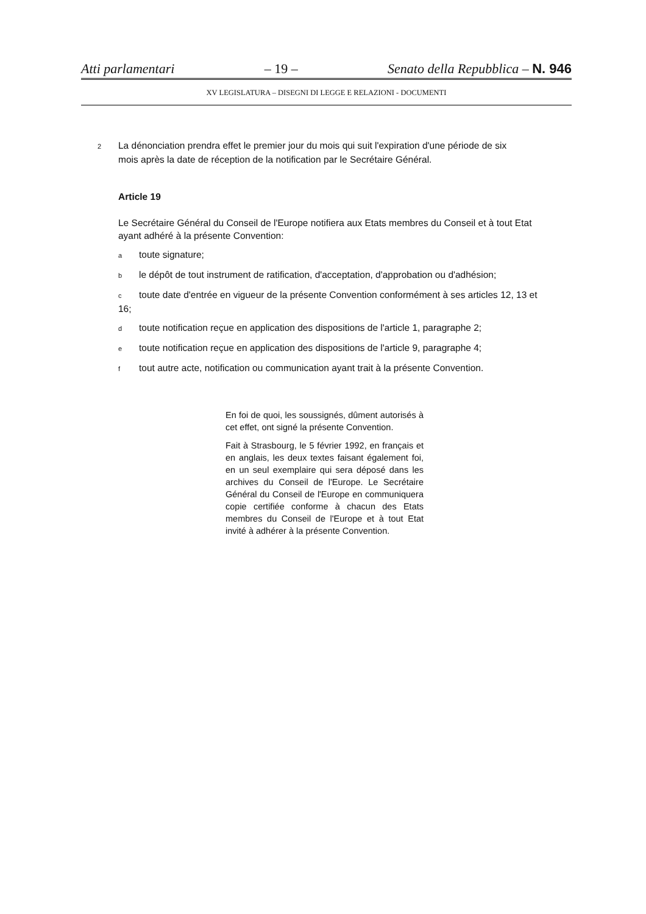Atti parlamentari – 19 – Senato della Repubblica – N. 946
XV LEGISLATURA – DISEGNI DI LEGGE E RELAZIONI - DOCUMENTI
2 La dénonciation prendra effet le premier jour du mois qui suit l'expiration d'une période de six
mois après la date de réception de la notification par le Secrétaire Général.
Article 19
Le Secrétaire Général du Conseil de l'Europe notifiera aux Etats membres du Conseil et à tout Etat ayant adhéré à la présente Convention:
atoute signature;
ble dépôt de tout instrument de ratification, d'acceptation, d'approbation ou d'adhésion;
ctoute date d'entrée en vigueur de la présente Convention conformément à ses articles 12, 13 et 16;
dtoute notification reçue en application des dispositions de l'article 1, paragraphe 2;
etoute notification reçue en application des dispositions de l'article 9, paragraphe 4;
ftout autre acte, notification ou communication ayant trait à la présente Convention.
En foi de quoi, les soussignés, dûment autorisés à cet effet, ont signé la présente Convention.
Fait à Strasbourg, le 5 février 1992, en français et en anglais, les deux textes faisant également foi, en un seul exemplaire qui sera déposé dans les archives du Conseil de l'Europe. Le Secrétaire Général du Conseil de l'Europe en communiquera copie certifiée conforme à chacun des Etats membres du Conseil de l'Europe et à tout Etat invité à adhérer à la présente Convention.